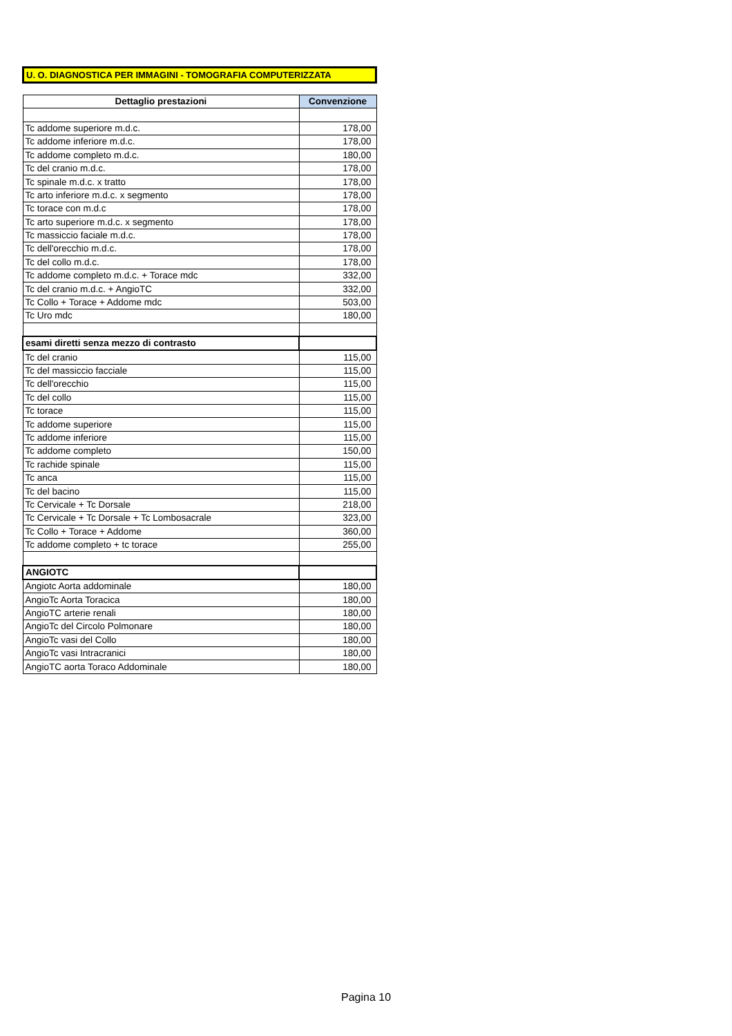U. O. DIAGNOSTICA PER IMMAGINI - TOMOGRAFIA COMPUTERIZZATA
| Dettaglio prestazioni | Convenzione |
| --- | --- |
| Tc addome superiore m.d.c. | 178,00 |
| Tc addome inferiore m.d.c. | 178,00 |
| Tc addome completo m.d.c. | 180,00 |
| Tc del cranio m.d.c. | 178,00 |
| Tc spinale m.d.c. x tratto | 178,00 |
| Tc arto inferiore m.d.c. x segmento | 178,00 |
| Tc torace con m.d.c | 178,00 |
| Tc arto superiore m.d.c. x segmento | 178,00 |
| Tc massiccio faciale m.d.c. | 178,00 |
| Tc dell'orecchio m.d.c. | 178,00 |
| Tc del collo m.d.c. | 178,00 |
| Tc addome completo m.d.c. + Torace mdc | 332,00 |
| Tc del cranio m.d.c. + AngioTC | 332,00 |
| Tc Collo + Torace + Addome mdc | 503,00 |
| Tc Uro mdc | 180,00 |
| esami diretti senza mezzo di contrasto | |
| Tc del cranio | 115,00 |
| Tc del massiccio facciale | 115,00 |
| Tc dell'orecchio | 115,00 |
| Tc del collo | 115,00 |
| Tc torace | 115,00 |
| Tc addome superiore | 115,00 |
| Tc addome inferiore | 115,00 |
| Tc addome completo | 150,00 |
| Tc rachide spinale | 115,00 |
| Tc anca | 115,00 |
| Tc del bacino | 115,00 |
| Tc Cervicale + Tc Dorsale | 218,00 |
| Tc Cervicale + Tc Dorsale + Tc Lombosacrale | 323,00 |
| Tc Collo + Torace + Addome | 360,00 |
| Tc addome completo + tc torace | 255,00 |
| ANGIOTC | |
| Angiotc Aorta addominale | 180,00 |
| AngioTc Aorta Toracica | 180,00 |
| AngioTC arterie renali | 180,00 |
| AngioTc del Circolo Polmonare | 180,00 |
| AngioTc vasi del Collo | 180,00 |
| AngioTc vasi Intracranici | 180,00 |
| AngioTC aorta Toraco Addominale | 180,00 |
Pagina 10